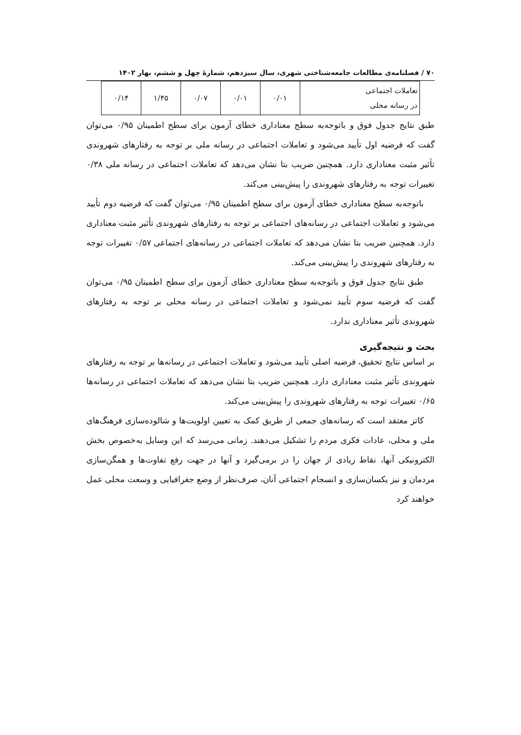۷۰ / فصلنامه‌ی مطالعات جامعه‌شناختی شهری، سال سیزدهم، شمارهٔ چهل و ششم، بهار ۱۴۰۲
| تعاملات اجتماعی در رسانه محلی | ۰/۰۱ | ۰/۰۱ | ۰/۰۷ | ۱/۴۵ | ۰/۱۴ |
طبق نتایج جدول فوق و باتوجه‌به سطح معناداری خطای آزمون برای سطح اطمینان ۰/۹۵ می‌توان گفت که فرضیه اول تأیید می‌شود و تعاملات اجتماعی در رسانه ملی بر توجه به رفتارهای شهروندی تأثیر مثبت معناداری دارد. همچنین ضریب بتا نشان می‌دهد که تعاملات اجتماعی در رسانه ملی ۰/۳۸ تغییرات توجه به رفتارهای شهروندی را پیش‌بینی می‌کند.
باتوجه‌به سطح معناداری خطای آزمون برای سطح اطمینان ۰/۹۵ می‌توان گفت که فرضیه دوم تأیید می‌شود و تعاملات اجتماعی در رسانه‌های اجتماعی بر توجه به رفتارهای شهروندی تأثیر مثبت معناداری دارد. همچنین ضریب بتا نشان می‌دهد که تعاملات اجتماعی در رسانه‌های اجتماعی ۰/۵۷ تغییرات توجه به رفتارهای شهروندی را پیش‌بینی می‌کند.
طبق نتایج جدول فوق و باتوجه‌به سطح معناداری خطای آزمون برای سطح اطمینان ۰/۹۵ می‌توان گفت که فرضیه سوم تأیید نمی‌شود و تعاملات اجتماعی در رسانه محلی بر توجه به رفتارهای شهروندی تأثیر معناداری ندارد.
بحث و نتیجه‌گیری
بر اساس نتایج تحقیق، فرضیه اصلی تأیید می‌شود و تعاملات اجتماعی در رسانه‌ها بر توجه به رفتارهای شهروندی تأثیر مثبت معناداری دارد. همچنین ضریب بتا نشان می‌دهد که تعاملات اجتماعی در رسانه‌ها ۰/۶۵ تغییرات توجه به رفتارهای شهروندی را پیش‌بینی می‌کند.
کاتز معتقد است که رسانه‌های جمعی از طریق کمک به تعیین اولویت‌ها و شالوده‌سازی فرهنگ‌های ملی و محلی، عادات فکری مردم را تشکیل می‌دهند. زمانی می‌رسد که این وسایل به‌خصوص بخش الکترونیکی آنها، نقاط زیادی از جهان را در برمی‌گیرد و آنها در جهت رفع تفاوت‌ها و همگن‌سازی مردمان و نیز یکسان‌سازی و انسجام اجتماعی آنان، صرف‌نظر از وضع جغرافیایی و وسعت محلی عمل خواهند کرد